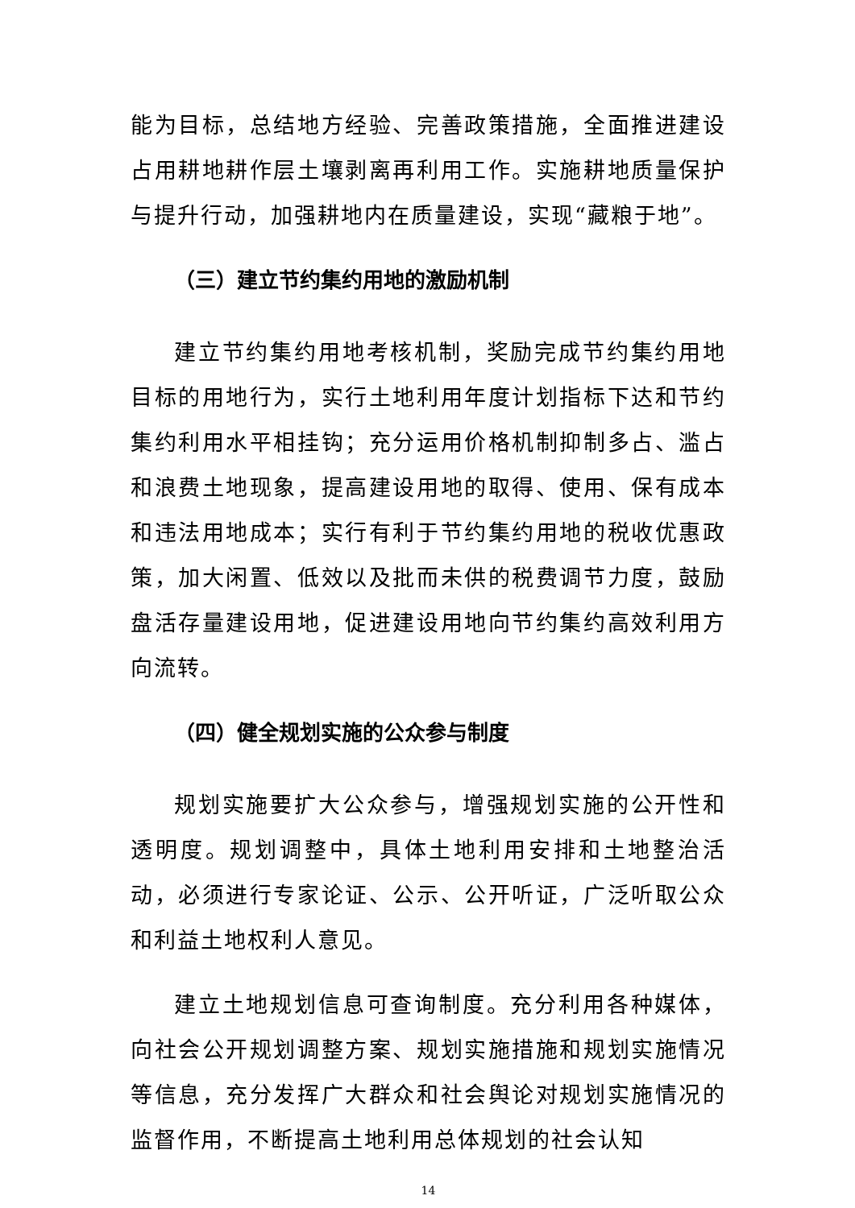能为目标，总结地方经验、完善政策措施，全面推进建设占用耕地耕作层土壤剥离再利用工作。实施耕地质量保护与提升行动，加强耕地内在质量建设，实现“藏粮于地”。
（三）建立节约集约用地的激励机制
建立节约集约用地考核机制，奖励完成节约集约用地目标的用地行为，实行土地利用年度计划指标下达和节约集约利用水平相挂钩；充分运用价格机制抑制多占、滥占和浪费土地现象，提高建设用地的取得、使用、保有成本和违法用地成本；实行有利于节约集约用地的税收优惠政策，加大闲置、低效以及批而未供的税费调节力度，鼓励盘活存量建设用地，促进建设用地向节约集约高效利用方向流转。
（四）健全规划实施的公众参与制度
规划实施要扩大公众参与，增强规划实施的公开性和透明度。规划调整中，具体土地利用安排和土地整治活动，必须进行专家论证、公示、公开听证，广泛听取公众和利益土地权利人意见。
建立土地规划信息可查询制度。充分利用各种媒体，向社会公开规划调整方案、规划实施措施和规划实施情况等信息，充分发挥广大群众和社会舆论对规划实施情况的监督作用，不断提高土地利用总体规划的社会认知
14